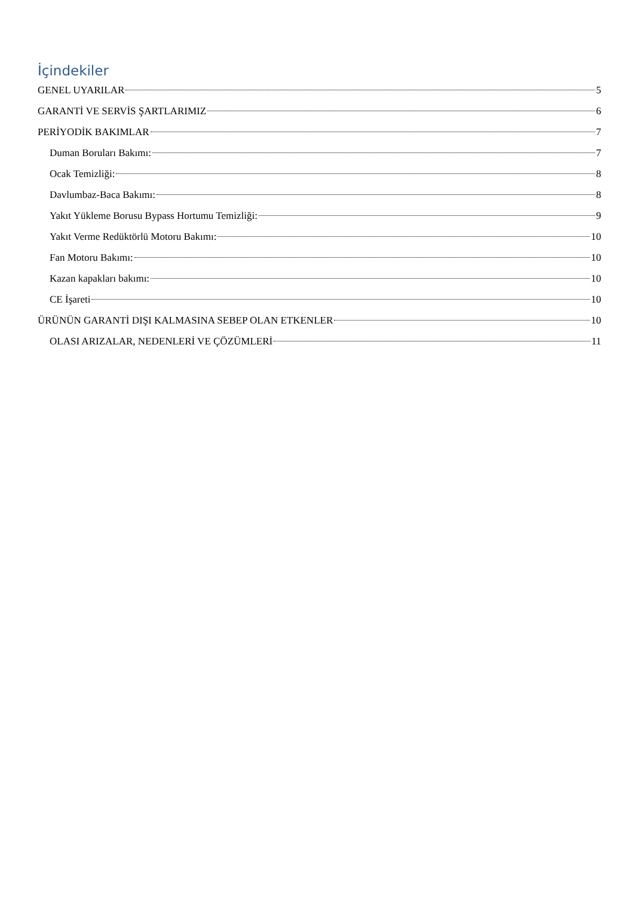İçindekiler
GENEL UYARILAR 5
GARANTİ VE SERVİS ŞARTLARIMIZ 6
PERİYODİK BAKIMLAR 7
Duman Boruları Bakımı: 7
Ocak Temizliği: 8
Davlumbaz-Baca Bakımı: 8
Yakıt Yükleme Borusu Bypass Hortumu Temizliği: 9
Yakıt Verme Redüktörlü Motoru Bakımı: 10
Fan Motoru Bakımı: 10
Kazan kapakları bakımı: 10
CE İşareti 10
ÜRÜNÜN GARANTİ DIŞI KALMASINA SEBEP OLAN ETKENLER 10
OLASI ARIZALAR, NEDENLERİ VE ÇÖZÜMLERİ 11